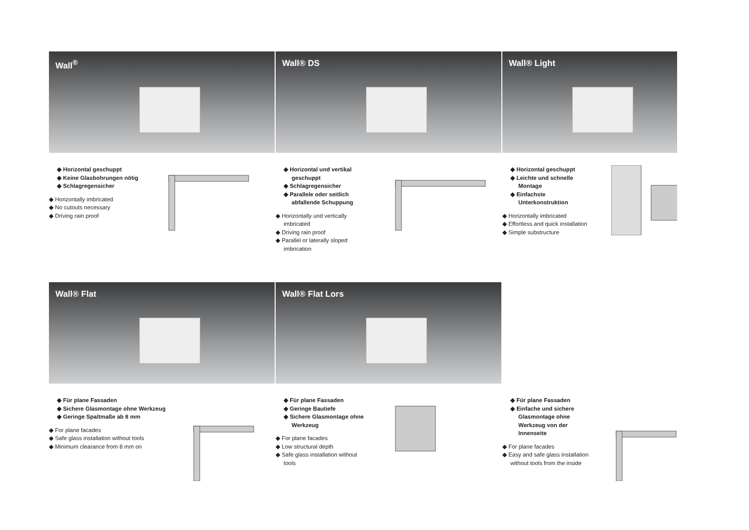Wall<sup>®</sup>
◆ Horizontal geschuppt
◆ Keine Glasbohrungen nötig
◆ Schlagregensicher
◆ Horizontally imbricated
◆ No cutouts necessary
◆ Driving rain proof
Wall® DS
◆ Horizontal und vertikal geschuppt
◆ Schlagregensicher
◆ Parallele oder seitlich abfallende Schuppung
◆ Horizontally und vertically imbricated
◆ Driving rain proof
◆ Parallel or laterally sloped imbrication
Wall® Light
◆ Horizontal geschuppt
◆ Leichte und schnelle Montage
◆ Einfachste Unterkonstruktion
◆ Horizontally imbricated
◆ Effortless and quick installation
◆ Simple substructure
Wall® Flat
◆ Für plane Fassaden
◆ Sichere Glasmontage ohne Werkzeug
◆ Geringe Spaltmaße ab 8 mm
◆ For plane facades
◆ Safe glass installation without tools
◆ Minimum clearance from 8 mm on
Wall® Flat Lors
◆ Für plane Fassaden
◆ Geringe Bautiefe
◆ Sichere Glasmontage ohne Werkzeug
◆ For plane facades
◆ Low structural depth
◆ Safe glass installation without tools
◆ Für plane Fassaden
◆ Einfache und sichere Glasmontage ohne Werkzeug von der Innenseite
◆ For plane facades
◆ Easy and safe glass installation without tools from the inside